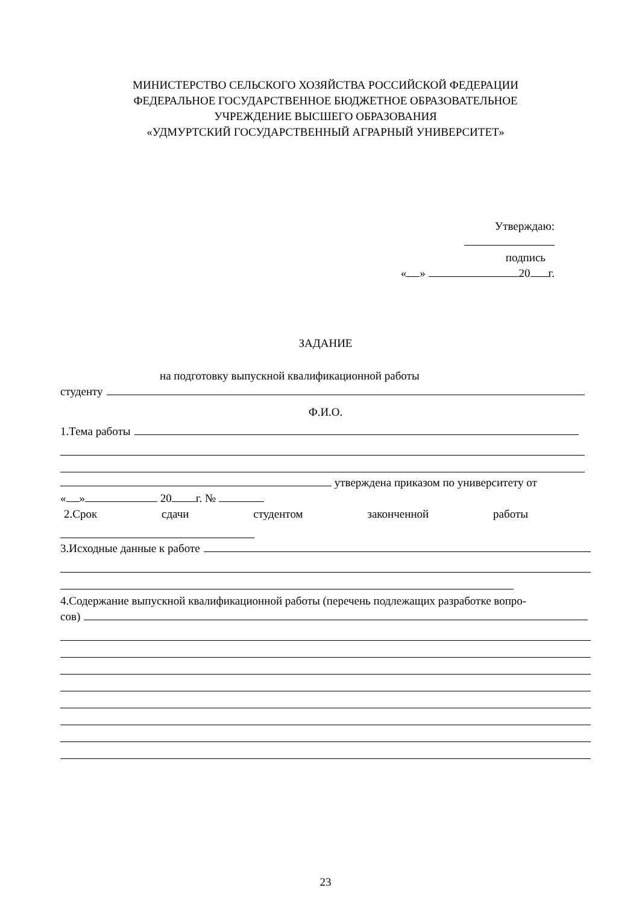МИНИСТЕРСТВО СЕЛЬСКОГО ХОЗЯЙСТВА РОССИЙСКОЙ ФЕДЕРАЦИИ
ФЕДЕРАЛЬНОЕ ГОСУДАРСТВЕННОЕ БЮДЖЕТНОЕ ОБРАЗОВАТЕЛЬНОЕ
УЧРЕЖДЕНИЕ ВЫСШЕГО ОБРАЗОВАНИЯ
«УДМУРТСКИЙ ГОСУДАРСТВЕННЫЙ АГРАРНЫЙ УНИВЕРСИТЕТ»
Утверждаю:
подпись
« » 20 г.
ЗАДАНИЕ
на подготовку выпускной квалификационной работы
студенту
Ф.И.О.
1.Тема работы
утверждена приказом по университету от
« » 20 г. №
2.Срок сдачи студентом законченной работы
3.Исходные данные к работе
4.Содержание выпускной квалификационной работы (перечень подлежащих разработке вопро-
сов)
23